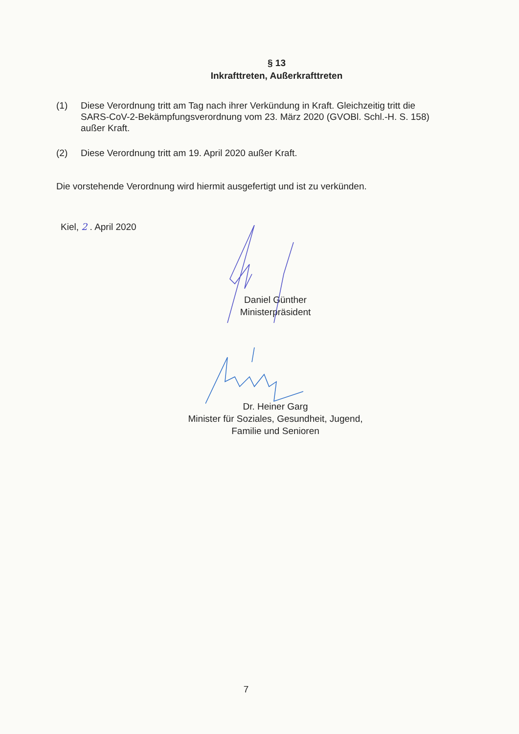§ 13
Inkrafttreten, Außerkrafttreten
(1) Diese Verordnung tritt am Tag nach ihrer Verkündung in Kraft. Gleichzeitig tritt die SARS-CoV-2-Bekämpfungsverordnung vom 23. März 2020 (GVOBl. Schl.-H. S. 158) außer Kraft.
(2) Diese Verordnung tritt am 19. April 2020 außer Kraft.
Die vorstehende Verordnung wird hiermit ausgefertigt und ist zu verkünden.
Kiel, 2 . April 2020
Daniel Günther
Ministerpräsident
Dr. Heiner Garg
Minister für Soziales, Gesundheit, Jugend,
Familie und Senioren
7